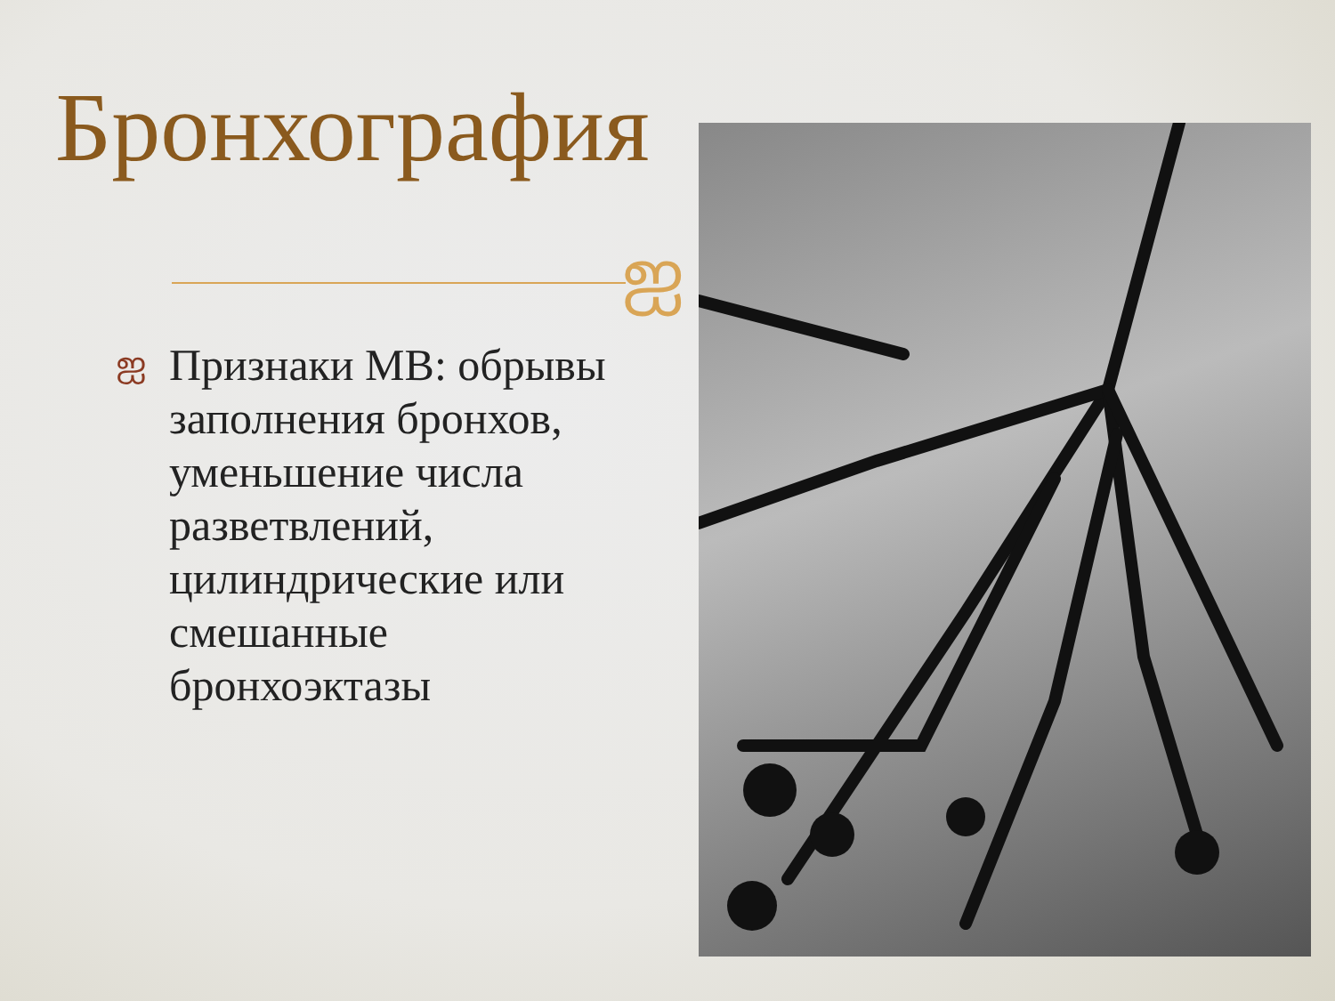Бронхография
ஐ
ஐ Признаки МВ: обрывы заполнения бронхов, уменьшение числа разветвлений, цилиндрические или смешанные бронхоэктазы